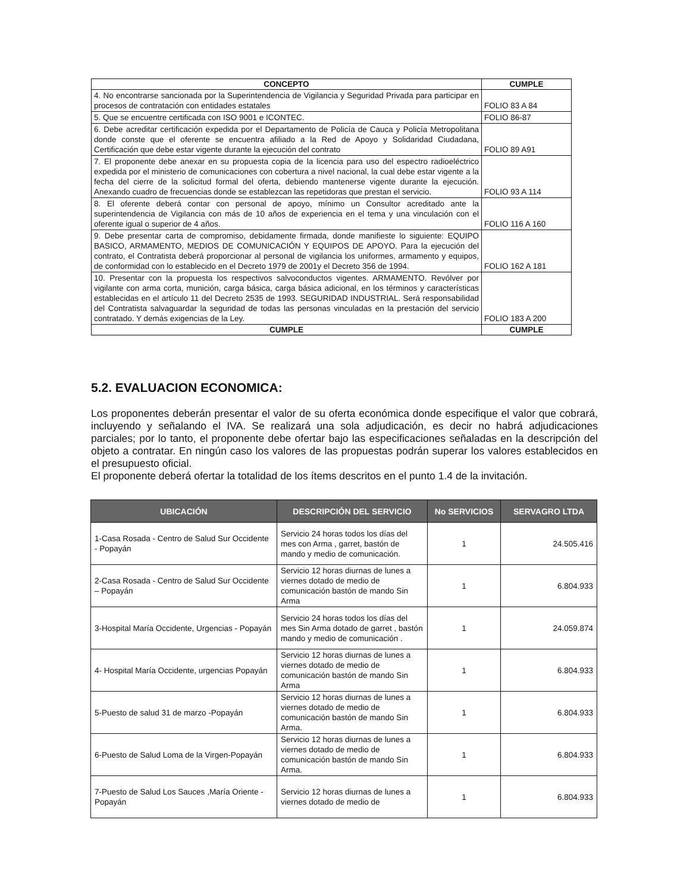| CONCEPTO | CUMPLE |
| --- | --- |
| 4. No encontrarse sancionada por la Superintendencia de Vigilancia y Seguridad Privada para participar en procesos de contratación con entidades estatales | FOLIO 83 A 84 |
| 5. Que se encuentre certificada con ISO 9001 e ICONTEC. | FOLIO 86-87 |
| 6. Debe acreditar certificación expedida por el Departamento de Policía de Cauca y Policía Metropolitana donde conste que el oferente se encuentra afiliado a la Red de Apoyo y Solidaridad Ciudadana, Certificación que debe estar vigente durante la ejecución del contrato | FOLIO 89 A91 |
| 7. El proponente debe anexar en su propuesta copia de la licencia para uso del espectro radioeléctrico expedida por el ministerio de comunicaciones con cobertura a nivel nacional, la cual debe estar vigente a la fecha del cierre de la solicitud formal del oferta, debiendo mantenerse vigente durante la ejecución. Anexando cuadro de frecuencias donde se establezcan las repetidoras que prestan el servicio. | FOLIO 93 A 114 |
| 8. El oferente deberá contar con personal de apoyo, mínimo un Consultor acreditado ante la superintendencia de Vigilancia con más de 10 años de experiencia en el tema y una vinculación con el oferente igual o superior de 4 años. | FOLIO 116 A 160 |
| 9. Debe presentar carta de compromiso, debidamente firmada, donde manifieste lo siguiente: EQUIPO BASICO, ARMAMENTO, MEDIOS DE COMUNICACIÓN Y EQUIPOS DE APOYO. Para la ejecución del contrato, el Contratista deberá proporcionar al personal de vigilancia los uniformes, armamento y equipos, de conformidad con lo establecido en el Decreto 1979 de 2001y el Decreto 356 de 1994. | FOLIO 162 A 181 |
| 10. Presentar con la propuesta los respectivos salvoconductos vigentes. ARMAMENTO. Revólver por vigilante con arma corta, munición, carga básica, carga básica adicional, en los términos y características establecidas en el artículo 11 del Decreto 2535 de 1993. SEGURIDAD INDUSTRIAL. Será responsabilidad del Contratista salvaguardar la seguridad de todas las personas vinculadas en la prestación del servicio contratado. Y demás exigencias de la Ley. | FOLIO 183 A 200 |
| CUMPLE | CUMPLE |
5.2. EVALUACION ECONOMICA:
Los proponentes deberán presentar el valor de su oferta económica donde especifique el valor que cobrará, incluyendo y señalando el IVA. Se realizará una sola adjudicación, es decir no habrá adjudicaciones parciales; por lo tanto, el proponente debe ofertar bajo las especificaciones señaladas en la descripción del objeto a contratar. En ningún caso los valores de las propuestas podrán superar los valores establecidos en el presupuesto oficial.
El proponente deberá ofertar la totalidad de los ítems descritos en el punto 1.4 de la invitación.
| UBICACIÓN | DESCRIPCIÓN DEL SERVICIO | No SERVICIOS | SERVAGRO LTDA |
| --- | --- | --- | --- |
| 1-Casa Rosada - Centro de Salud Sur Occidente - Popayán | Servicio 24 horas todos los días del mes con Arma , garret, bastón de mando y medio de comunicación. | 1 | 24.505.416 |
| 2-Casa Rosada - Centro de Salud Sur Occidente – Popayán | Servicio 12 horas diurnas de lunes a viernes dotado de medio de comunicación bastón de mando Sin Arma | 1 | 6.804.933 |
| 3-Hospital María Occidente, Urgencias - Popayán | Servicio 24 horas todos los días del mes Sin Arma dotado de garret , bastón mando y medio de comunicación . | 1 | 24.059.874 |
| 4- Hospital María Occidente, urgencias Popayán | Servicio 12 horas diurnas de lunes a viernes dotado de medio de comunicación bastón de mando Sin Arma | 1 | 6.804.933 |
| 5-Puesto de salud 31 de marzo -Popayán | Servicio 12 horas diurnas de lunes a viernes dotado de medio de comunicación bastón de mando Sin Arma. | 1 | 6.804.933 |
| 6-Puesto de Salud Loma de la Virgen-Popayán | Servicio 12 horas diurnas de lunes a viernes dotado de medio de comunicación bastón de mando Sin Arma. | 1 | 6.804.933 |
| 7-Puesto de Salud Los Sauces ,María Oriente -Popayán | Servicio 12 horas diurnas de lunes a viernes dotado de medio de | 1 | 6.804.933 |